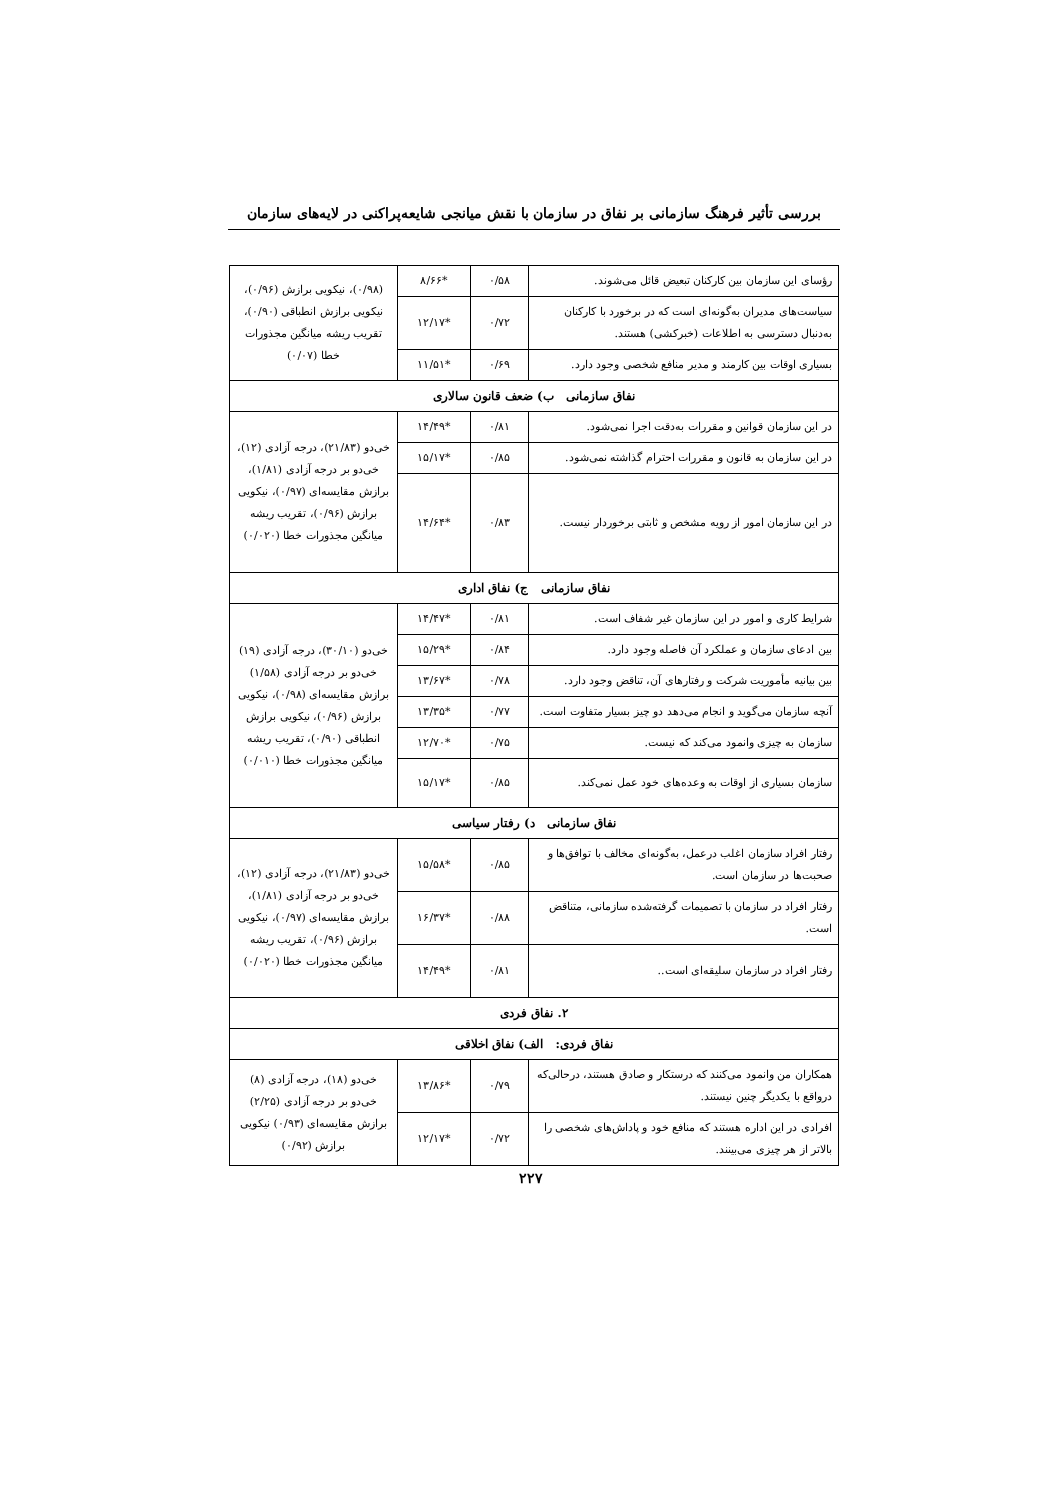بررسی تأثیر فرهنگ سازمانی بر نفاق در سازمان با نقش میانجی شایعه‌پراکنی در لایه‌های سازمان
| رؤسای این سازمان بین کارکنان تبعیض قائل می‌شوند. | ۰/۵۸ | *۸/۶۶ | (۰/۹۸)، نیکویی برازش (۰/۹۶)، نیکویی برازش انطباقی (۰/۹۰)، تقریب ریشه میانگین مجذورات خطا (۰/۰۷) |
| سیاست‌های مدیران به‌گونه‌ای است که در برخورد با کارکنان به‌دنبال دسترسی به اطلاعات (خبرکشی) هستند. | ۰/۷۲ | *۱۲/۱۷ | |
| بسیاری اوقات بین کارمند و مدیر منافع شخصی وجود دارد. | ۰/۶۹ | *۱۱/۵۱ | |
| نفاق سازمانی ب) ضعف قانون سالاری | | | |
| در این سازمان قوانین و مقررات به‌دقت اجرا نمی‌شود. | ۰/۸۱ | *۱۴/۴۹ | خی‌دو (۲۱/۸۳)، درجه آزادی (۱۲)، خی‌دو بر درجه آزادی (۱/۸۱)، برازش مقایسه‌ای (۰/۹۷)، نیکویی برازش (۰/۹۶)، تقریب ریشه میانگین مجذورات خطا (۰/۰۲۰) |
| در این سازمان به قانون و مقررات احترام گذاشته نمی‌شود. | ۰/۸۵ | *۱۵/۱۷ | |
| در این سازمان امور از رویه مشخص و ثابتی برخوردار نیست. | ۰/۸۳ | *۱۴/۶۴ | |
| نفاق سازمانی ج) نفاق اداری | | | |
| شرایط کاری و امور در این سازمان غیر شفاف است. | ۰/۸۱ | *۱۴/۴۷ | خی‌دو (۳۰/۱۰)، درجه آزادی (۱۹) خی‌دو بر درجه آزادی (۱/۵۸) برازش مقایسه‌ای (۰/۹۸)، نیکویی برازش (۰/۹۶)، نیکویی برازش انطباقی (۰/۹۰)، تقریب ریشه میانگین مجذورات خطا (۰/۰۱۰) |
| بین ادعای سازمان و عملکرد آن فاصله وجود دارد. | ۰/۸۴ | *۱۵/۲۹ | |
| بین بیانیه مأموریت شرکت و رفتارهای آن، تناقض وجود دارد. | ۰/۷۸ | *۱۳/۶۷ | |
| آنچه سازمان می‌گوید و انجام می‌دهد دو چیز بسیار متفاوت است. | ۰/۷۷ | *۱۳/۳۵ | |
| سازمان به چیزی وانمود می‌کند که نیست. | ۰/۷۵ | *۱۲/۷۰ | |
| سازمان بسیاری از اوقات به وعده‌های خود عمل نمی‌کند. | ۰/۸۵ | *۱۵/۱۷ | |
| نفاق سازمانی د) رفتار سیاسی | | | |
| رفتار افراد سازمان اغلب درعمل، به‌گونه‌ای مخالف با توافق‌ها و صحبت‌ها در سازمان است. | ۰/۸۵ | *۱۵/۵۸ | خی‌دو (۲۱/۸۳)، درجه آزادی (۱۲)، خی‌دو بر درجه آزادی (۱/۸۱)، برازش مقایسه‌ای (۰/۹۷)، نیکویی برازش (۰/۹۶)، تقریب ریشه میانگین مجذورات خطا (۰/۰۲۰) |
| رفتار افراد در سازمان با تصمیمات گرفته‌شده سازمانی، متناقض است. | ۰/۸۸ | *۱۶/۳۷ | |
| رفتار افراد در سازمان سلیقه‌ای است.. | ۰/۸۱ | *۱۴/۴۹ | |
| ۲. نفاق فردی | | | |
| نفاق فردی: الف) نفاق اخلاقی | | | |
| همکاران من وانمود می‌کنند که درستکار و صادق هستند، درحالی‌که درواقع با یکدیگر چنین نیستند. | ۰/۷۹ | *۱۳/۸۶ | خی‌دو (۱۸)، درجه آزادی (۸) خی‌دو بر درجه آزادی (۲/۲۵) برازش مقایسه‌ای (۰/۹۳) نیکویی برازش (۰/۹۲) |
| افرادی در این اداره هستند که منافع خود و پاداش‌های شخصی را بالاتر از هر چیزی می‌بینند. | ۰/۷۲ | *۱۲/۱۷ | |
۲۲۷